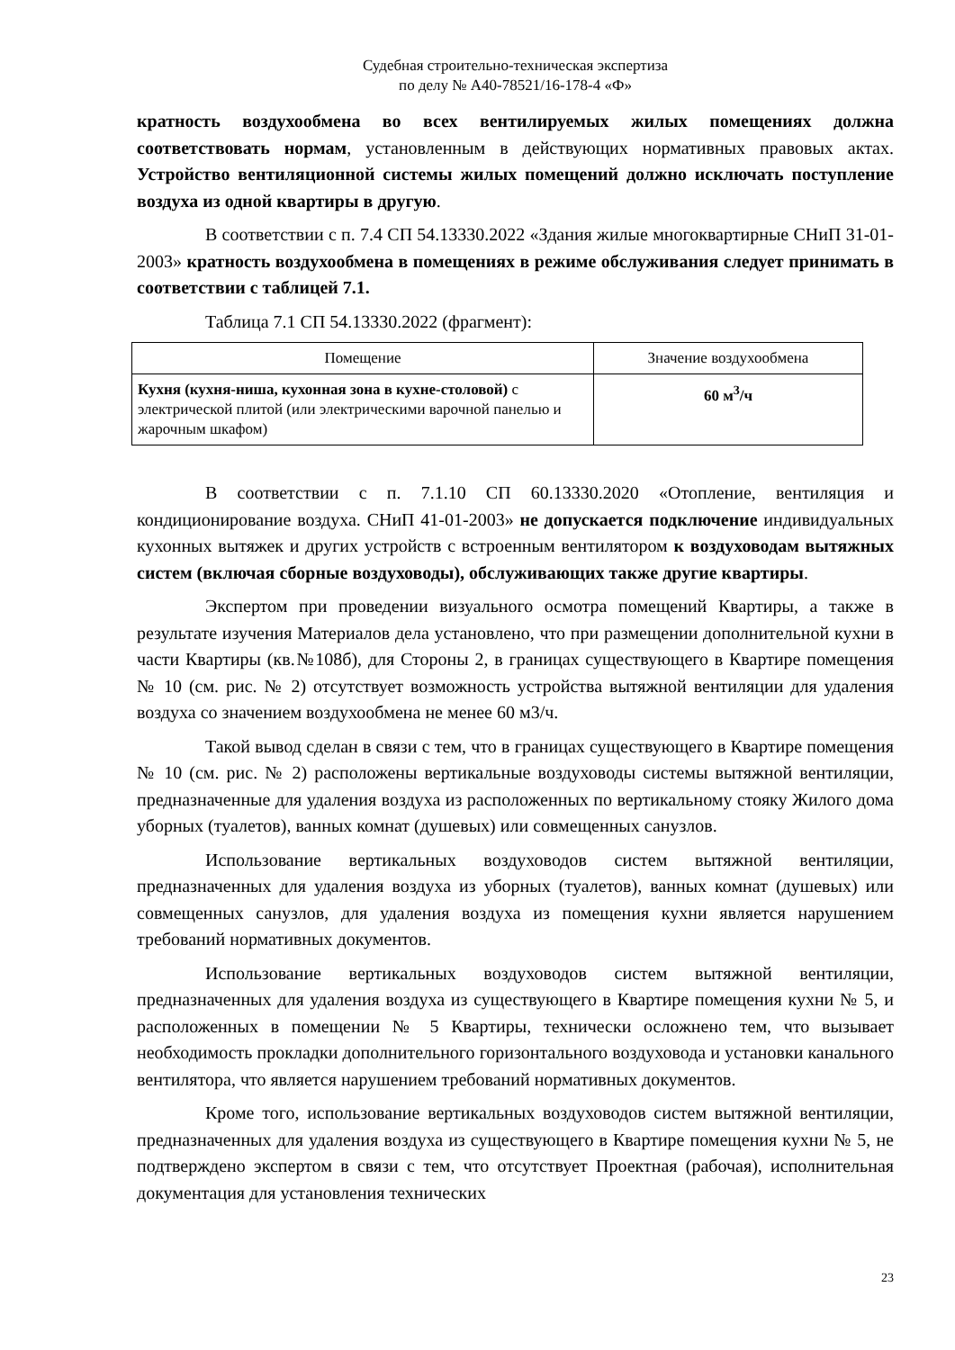Судебная строительно-техническая экспертиза
по делу № А40-78521/16-178-4 «Ф»
кратность воздухообмена во всех вентилируемых жилых помещениях должна соответствовать нормам, установленным в действующих нормативных правовых актах. Устройство вентиляционной системы жилых помещений должно исключать поступление воздуха из одной квартиры в другую.
В соответствии с п. 7.4 СП 54.13330.2022 «Здания жилые многоквартирные СНиП 31-01-2003» кратность воздухообмена в помещениях в режиме обслуживания следует принимать в соответствии с таблицей 7.1.
Таблица 7.1 СП 54.13330.2022 (фрагмент):
| Помещение | Значение воздухообмена |
| Кухня (кухня-ниша, кухонная зона в кухне-столовой) с электрической плитой (или электрическими варочной панелью и жарочным шкафом) | 60 м<sup>3</sup>/ч |
В соответствии с п. 7.1.10 СП 60.13330.2020 «Отопление, вентиляция и кондиционирование воздуха. СНиП 41-01-2003» не допускается подключение индивидуальных кухонных вытяжек и других устройств с встроенным вентилятором к воздуховодам вытяжных систем (включая сборные воздуховоды), обслуживающих также другие квартиры.
Экспертом при проведении визуального осмотра помещений Квартиры, а также в результате изучения Материалов дела установлено, что при размещении дополнительной кухни в части Квартиры (кв.№108б), для Стороны 2, в границах существующего в Квартире помещения № 10 (см. рис. № 2) отсутствует возможность устройства вытяжной вентиляции для удаления воздуха со значением воздухообмена не менее 60 м3/ч.
Такой вывод сделан в связи с тем, что в границах существующего в Квартире помещения № 10 (см. рис. № 2) расположены вертикальные воздуховоды системы вытяжной вентиляции, предназначенные для удаления воздуха из расположенных по вертикальному стояку Жилого дома уборных (туалетов), ванных комнат (душевых) или совмещенных санузлов.
Использование вертикальных воздуховодов систем вытяжной вентиляции, предназначенных для удаления воздуха из уборных (туалетов), ванных комнат (душевых) или совмещенных санузлов, для удаления воздуха из помещения кухни является нарушением требований нормативных документов.
Использование вертикальных воздуховодов систем вытяжной вентиляции, предназначенных для удаления воздуха из существующего в Квартире помещения кухни № 5, и расположенных в помещении № 5 Квартиры, технически осложнено тем, что вызывает необходимость прокладки дополнительного горизонтального воздуховода и установки канального вентилятора, что является нарушением требований нормативных документов.
Кроме того, использование вертикальных воздуховодов систем вытяжной вентиляции, предназначенных для удаления воздуха из существующего в Квартире помещения кухни № 5, не подтверждено экспертом в связи с тем, что отсутствует Проектная (рабочая), исполнительная документация для установления технических
23